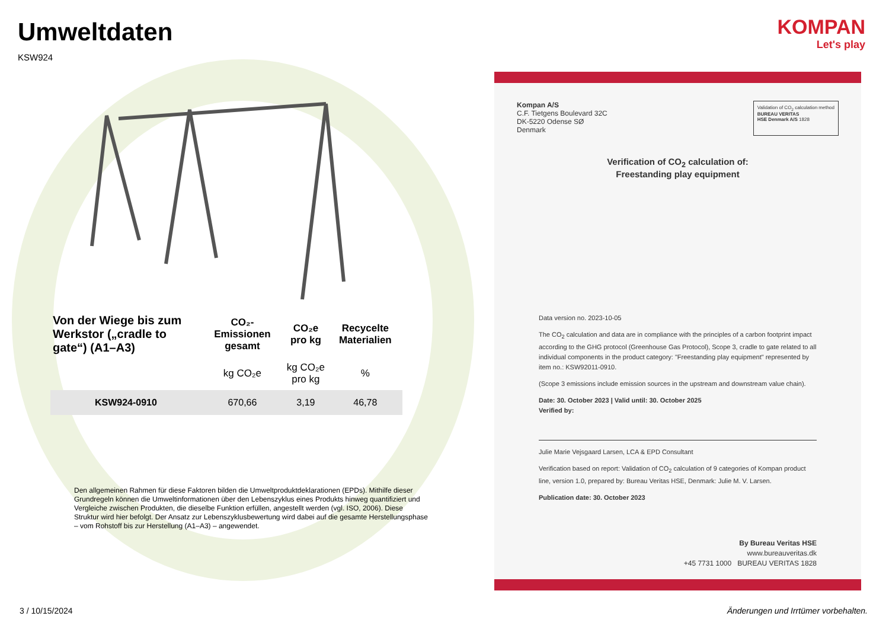Umweltdaten
KSW924
| Von der Wiege bis zum Werkstor („cradle to gate“) (A1–A3) | CO₂-Emissionen gesamt | CO₂e pro kg | Recycelte Materialien |
| --- | --- | --- | --- |
| | kg CO₂e | kg CO₂e pro kg | % |
| KSW924-0910 | 670,66 | 3,19 | 46,78 |
Den allgemeinen Rahmen für diese Faktoren bilden die Umweltproduktdeklarationen (EPDs). Mithilfe dieser Grundregeln können die Umweltinformationen über den Lebenszyklus eines Produkts hinweg quantifiziert und Vergleiche zwischen Produkten, die dieselbe Funktion erfüllen, angestellt werden (vgl. ISO, 2006). Diese Struktur wird hier befolgt. Der Ansatz zur Lebenszyklusbewertung wird dabei auf die gesamte Herstellungsphase – vom Rohstoff bis zur Herstellung (A1–A3) – angewendet.
KOMPAN
Let's play
Kompan A/S
C.F. Tietgens Boulevard 32C
DK-5220 Odense SØ
Denmark
Validation of CO<sub>2</sub> calculation method
BUREAU VERITAS
HSE Denmark A/S 1828
Verification of CO<sub>2</sub> calculation of:
Freestanding play equipment
Data version no. 2023-10-05
The CO<sub>2</sub> calculation and data are in compliance with the principles of a carbon footprint impact according to the GHG protocol (Greenhouse Gas Protocol), Scope 3, cradle to gate related to all individual components in the product category: "Freestanding play equipment" represented by item no.: KSW92011-0910.
(Scope 3 emissions include emission sources in the upstream and downstream value chain).
Date: 30. October 2023 | Valid until: 30. October 2025
Verified by:
Julie Marie Vejsgaard Larsen, LCA & EPD Consultant
Verification based on report: Validation of CO<sub>2</sub> calculation of 9 categories of Kompan product line, version 1.0, prepared by: Bureau Veritas HSE, Denmark: Julie M. V. Larsen.
Publication date: 30. October 2023
By Bureau Veritas HSE
www.bureauveritas.dk
+45 7731 1000 BUREAU VERITAS 1828
3 / 10/15/2024 Änderungen und Irrtümer vorbehalten.